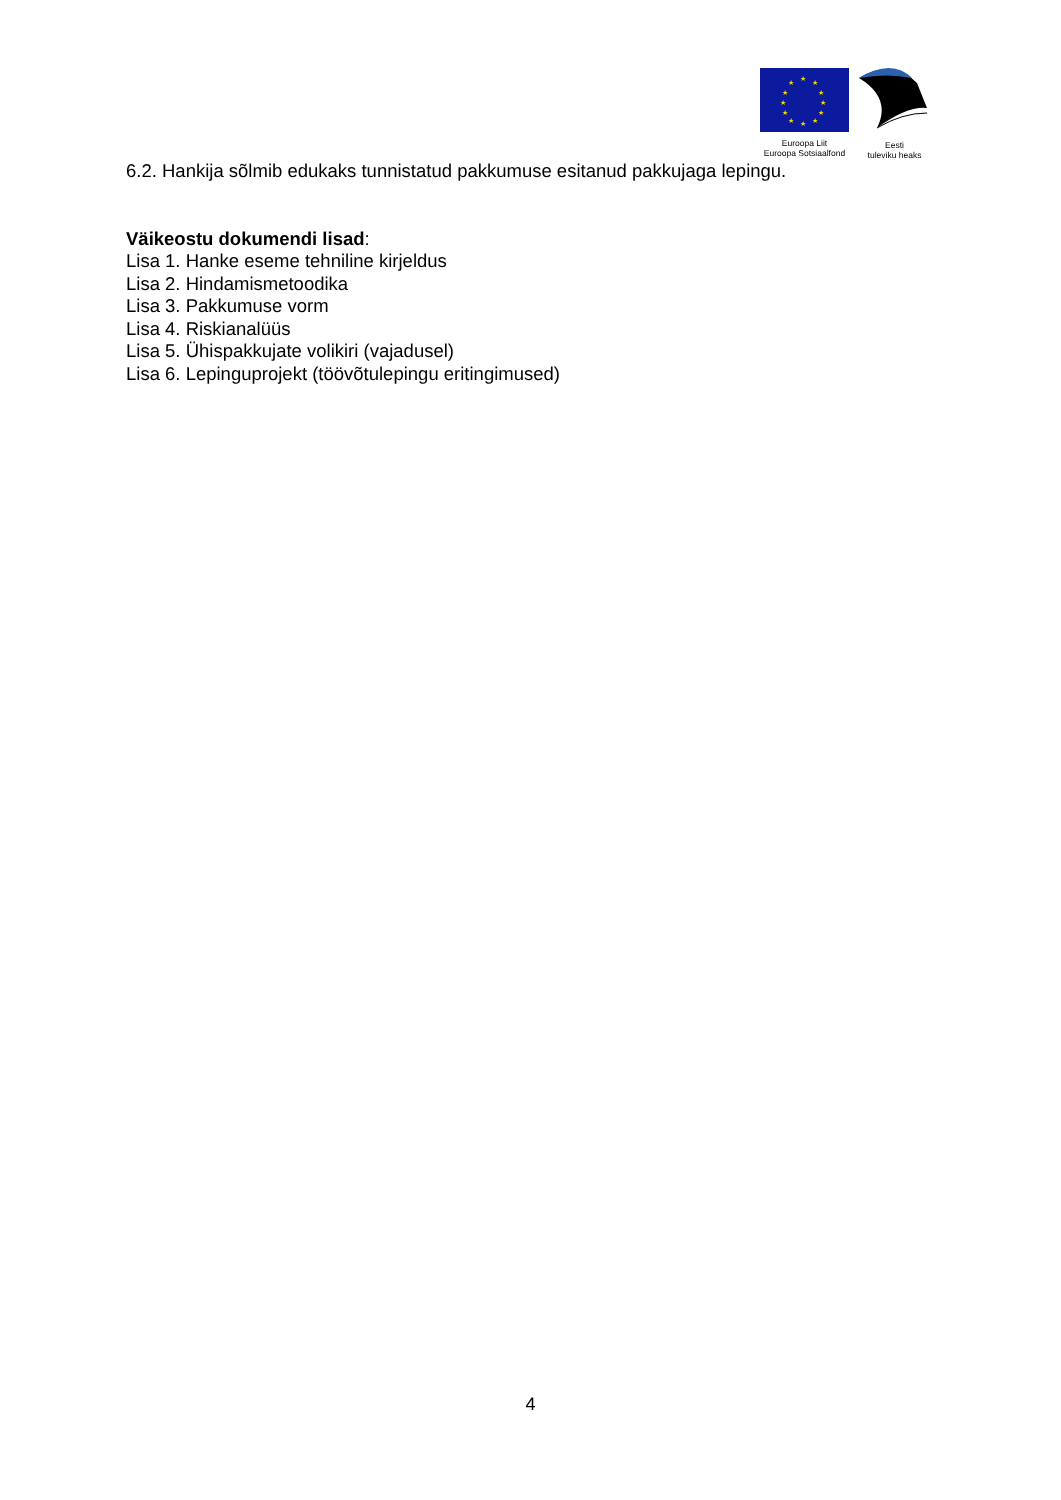★ ★ ★
★ ★
★ ★
★ ★
★ ★ ★
Euroopa Liit
Euroopa Sotsiaalfond
Eesti
tuleviku heaks
6.2. Hankija sõlmib edukaks tunnistatud pakkumuse esitanud pakkujaga lepingu.
Väikeostu dokumendi lisad:
Lisa 1. Hanke eseme tehniline kirjeldus
Lisa 2. Hindamismetoodika
Lisa 3. Pakkumuse vorm
Lisa 4. Riskianalüüs
Lisa 5. Ühispakkujate volikiri (vajadusel)
Lisa 6. Lepinguprojekt (töövõtulepingu eritingimused)
4